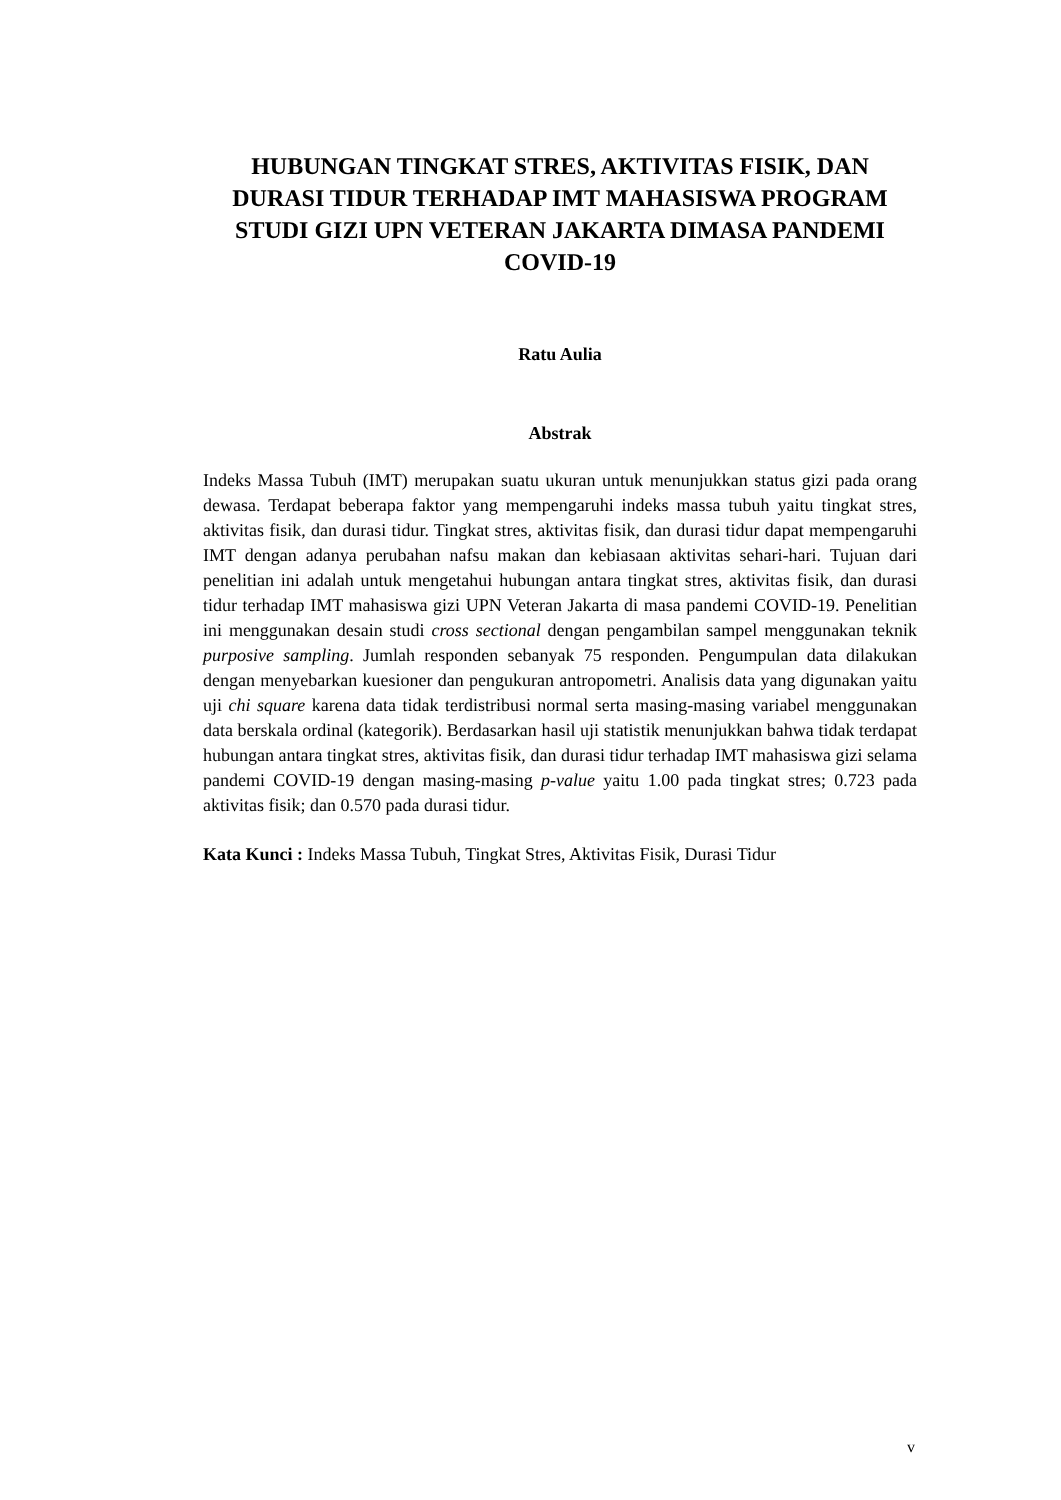HUBUNGAN TINGKAT STRES, AKTIVITAS FISIK, DAN DURASI TIDUR TERHADAP IMT MAHASISWA PROGRAM STUDI GIZI UPN VETERAN JAKARTA DIMASA PANDEMI COVID-19
Ratu Aulia
Abstrak
Indeks Massa Tubuh (IMT) merupakan suatu ukuran untuk menunjukkan status gizi pada orang dewasa. Terdapat beberapa faktor yang mempengaruhi indeks massa tubuh yaitu tingkat stres, aktivitas fisik, dan durasi tidur. Tingkat stres, aktivitas fisik, dan durasi tidur dapat mempengaruhi IMT dengan adanya perubahan nafsu makan dan kebiasaan aktivitas sehari-hari. Tujuan dari penelitian ini adalah untuk mengetahui hubungan antara tingkat stres, aktivitas fisik, dan durasi tidur terhadap IMT mahasiswa gizi UPN Veteran Jakarta di masa pandemi COVID-19. Penelitian ini menggunakan desain studi cross sectional dengan pengambilan sampel menggunakan teknik purposive sampling. Jumlah responden sebanyak 75 responden. Pengumpulan data dilakukan dengan menyebarkan kuesioner dan pengukuran antropometri. Analisis data yang digunakan yaitu uji chi square karena data tidak terdistribusi normal serta masing-masing variabel menggunakan data berskala ordinal (kategorik). Berdasarkan hasil uji statistik menunjukkan bahwa tidak terdapat hubungan antara tingkat stres, aktivitas fisik, dan durasi tidur terhadap IMT mahasiswa gizi selama pandemi COVID-19 dengan masing-masing p-value yaitu 1.00 pada tingkat stres; 0.723 pada aktivitas fisik; dan 0.570 pada durasi tidur.
Kata Kunci : Indeks Massa Tubuh, Tingkat Stres, Aktivitas Fisik, Durasi Tidur
v